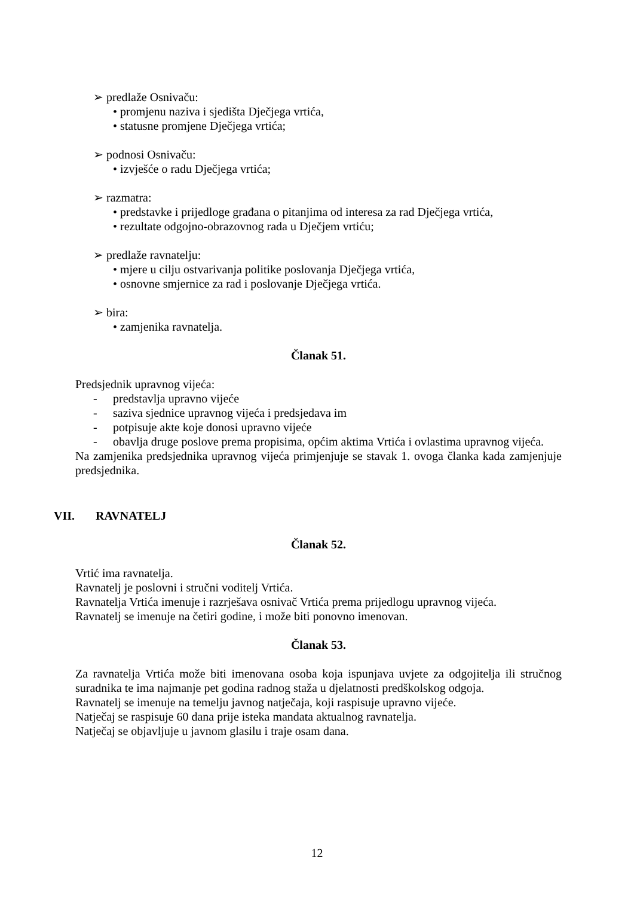➢ predlaže Osnivaču:
• promjenu naziva i sjedišta Dječjega vrtića,
• statusne promjene Dječjega vrtića;
➢ podnosi Osnivaču:
• izvješće o radu Dječjega vrtića;
➢ razmatra:
• predstavke i prijedloge građana o pitanjima od interesa za rad Dječjega vrtića,
• rezultate odgojno-obrazovnog rada u Dječjem vrtiću;
➢ predlaže ravnatelju:
• mjere u cilju ostvarivanja politike poslovanja Dječjega vrtića,
• osnovne smjernice za rad i poslovanje Dječjega vrtića.
➢ bira:
• zamjenika ravnatelja.
Članak 51.
Predsjednik upravnog vijeća:
- predstavlja upravno vijeće
- saziva sjednice upravnog vijeća i predsjedava im
- potpisuje akte koje donosi upravno vijeće
- obavlja druge poslove prema propisima, općim aktima Vrtića i ovlastima upravnog vijeća.
Na zamjenika predsjednika upravnog vijeća primjenjuje se stavak 1. ovoga članka kada zamjenjuje predsjednika.
VII. RAVNATELJ
Članak 52.
Vrtić ima ravnatelja.
Ravnatelj je poslovni i stručni voditelj Vrtića.
Ravnatelja Vrtića imenuje i razrješava osnivač Vrtića prema prijedlogu upravnog vijeća.
Ravnatelj se imenuje na četiri godine, i može biti ponovno imenovan.
Članak 53.
Za ravnatelja Vrtića može biti imenovana osoba koja ispunjava uvjete za odgojitelja ili stručnog suradnika te ima najmanje pet godina radnog staža u djelatnosti predškolskog odgoja.
Ravnatelj se imenuje na temelju javnog natječaja, koji raspisuje upravno vijeće.
Natječaj se raspisuje 60 dana prije isteka mandata aktualnog ravnatelja.
Natječaj se objavljuje u javnom glasilu i traje osam dana.
12